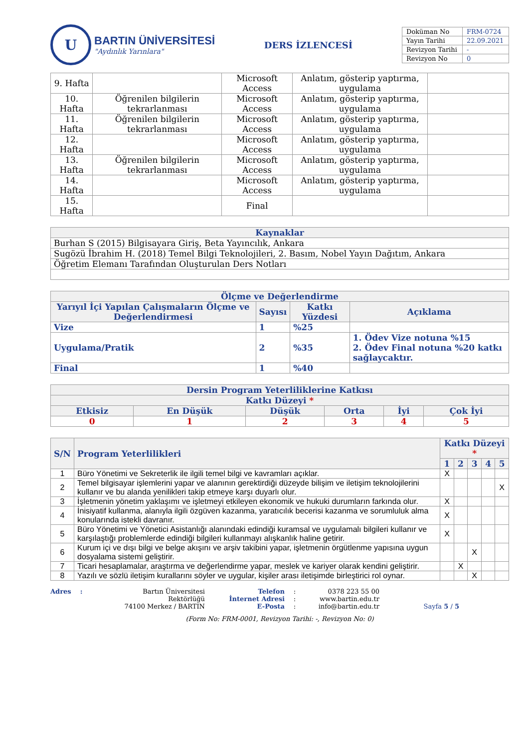U
BARTIN ÜNİVERSİTESİ
"Aydınlık Yarınlara"
DERS İZLENCESİ
| Doküman No | FRM-0724 |
| Yayın Tarihi | 22.09.2021 |
| Revizyon Tarihi | - |
| Revizyon No | 0 |
| 9. Hafta | | Microsoft Access | Anlatım, gösterip yaptırma, uygulama | |
| 10. Hafta | Öğrenilen bilgilerin tekrarlanması | Microsoft Access | Anlatım, gösterip yaptırma, uygulama | |
| 11. Hafta | Öğrenilen bilgilerin tekrarlanması | Microsoft Access | Anlatım, gösterip yaptırma, uygulama | |
| 12. Hafta | | Microsoft Access | Anlatım, gösterip yaptırma, uygulama | |
| 13. Hafta | Öğrenilen bilgilerin tekrarlanması | Microsoft Access | Anlatım, gösterip yaptırma, uygulama | |
| 14. Hafta | | Microsoft Access | Anlatım, gösterip yaptırma, uygulama | |
| 15. Hafta | | Final | | |
| Kaynaklar |
| --- |
| Burhan S (2015) Bilgisayara Giriş, Beta Yayıncılık, Ankara |
| Sugözü İbrahim H. (2018) Temel Bilgi Teknolojileri, 2. Basım, Nobel Yayın Dağıtım, Ankara |
| Öğretim Elemanı Tarafından Oluşturulan Ders Notları |
| Ölçme ve Değerlendirme | | | |
| --- | --- | --- | --- |
| Yarıyıl İçi Yapılan Çalışmaların Ölçme ve Değerlendirmesi | Sayısı | Katkı Yüzdesi | Açıklama |
| Vize | 1 | %25 | |
| Uygulama/Pratik | 2 | %35 | 1. Ödev Vize notuna %15 2. Ödev Final notuna %20 katkı sağlaycaktır. |
| Final | 1 | %40 | |
| Dersin Program Yeterliliklerine Katkısı | | | | | |
| --- | --- | --- | --- | --- | --- |
| Katkı Düzeyi * | | | | | |
| Etkisiz | En Düşük | Düşük | Orta | İyi | Çok İyi |
| 0 | 1 | 2 | 3 | 4 | 5 |
| S/N | Program Yeterlilikleri | Katkı Düzeyi * | | | | |
| --- | --- | --- | --- | --- | --- | --- |
| | | 1 | 2 | 3 | 4 | 5 |
| 1 | Büro Yönetimi ve Sekreterlik ile ilgili temel bilgi ve kavramları açıklar. | X | | | | |
| 2 | Temel bilgisayar işlemlerini yapar ve alanının gerektirdiği düzeyde bilişim ve iletişim teknolojilerini kullanır ve bu alanda yenilikleri takip etmeye karşı duyarlı olur. | | | | | X |
| 3 | İşletmenin yönetim yaklaşımı ve işletmeyi etkileyen ekonomik ve hukuki durumların farkında olur. | X | | | | |
| 4 | İnisiyatif kullanma, alanıyla ilgili özgüven kazanma, yaratıcılık becerisi kazanma ve sorumluluk alma konularında istekli davranır. | X | | | | |
| 5 | Büro Yönetimi ve Yönetici Asistanlığı alanındaki edindiği kuramsal ve uygulamalı bilgileri kullanır ve karşılaştığı problemlerde edindiği bilgileri kullanmayı alışkanlık haline getirir. | X | | | | |
| 6 | Kurum içi ve dışı bilgi ve belge akışını ve arşiv takibini yapar, işletmenin örgütlenme yapısına uygun dosyalama sistemi geliştirir. | | | X | | |
| 7 | Ticari hesaplamalar, araştırma ve değerlendirme yapar, meslek ve kariyer olarak kendini geliştirir. | | X | | | |
| 8 | Yazılı ve sözlü iletişim kurallarını söyler ve uygular, kişiler arası iletişimde birleştirici rol oynar. | | | X | | |
Adres : Bartın Üniversitesi Rektörlüğü
74100 Merkez / BARTIN
Telefon
İnternet Adresi
E-Posta
:
:
:
0378 223 55 00
www.bartin.edu.tr
info@bartin.edu.tr
Sayfa 5 / 5
(Form No: FRM-0001, Revizyon Tarihi: -, Revizyon No: 0)